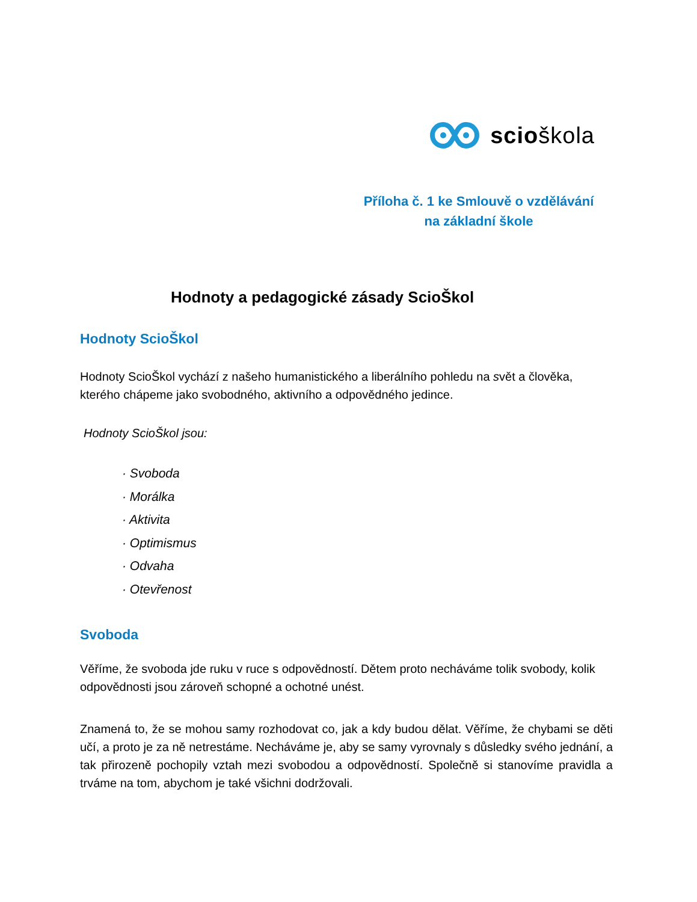scioškola
Příloha č. 1 ke Smlouvě o vzdělávání
na základní škole
Hodnoty a pedagogické zásady ScioŠkol
Hodnoty ScioŠkol
Hodnoty ScioŠkol vychází z našeho humanistického a liberálního pohledu na svět a člověka, kterého chápeme jako svobodného, aktivního a odpovědného jedince.
Hodnoty ScioŠkol jsou:
· Svoboda
· Morálka
· Aktivita
· Optimismus
· Odvaha
· Otevřenost
Svoboda
Věříme, že svoboda jde ruku v ruce s odpovědností. Dětem proto necháváme tolik svobody, kolik odpovědnosti jsou zároveň schopné a ochotné unést.
Znamená to, že se mohou samy rozhodovat co, jak a kdy budou dělat. Věříme, že chybami se děti učí, a proto je za ně netrestáme. Necháváme je, aby se samy vyrovnaly s důsledky svého jednání, a tak přirozeně pochopily vztah mezi svobodou a odpovědností. Společně si stanovíme pravidla a trváme na tom, abychom je také všichni dodržovali.